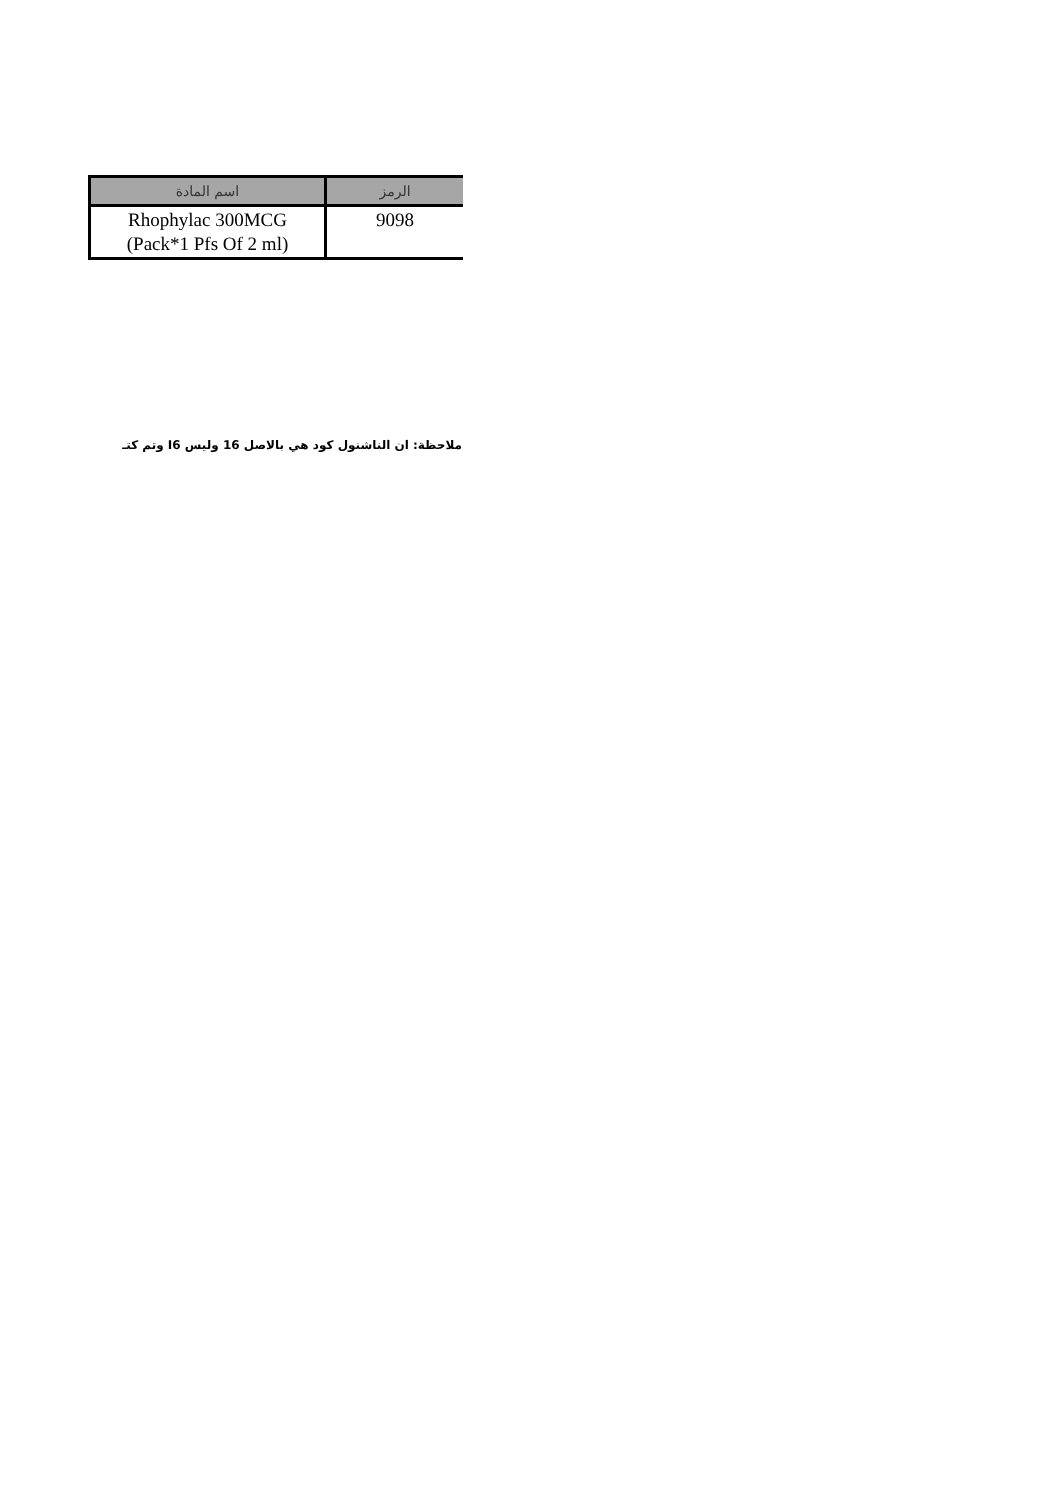| الرمز | اسم المادة |
| --- | --- |
| 9098 | Rhophylac 300MCG (Pack*1 Pfs Of 2 ml) |
ملاحظة: ان الناشنول كود هي بالاصل 16 وليس I6 وتم كتـ